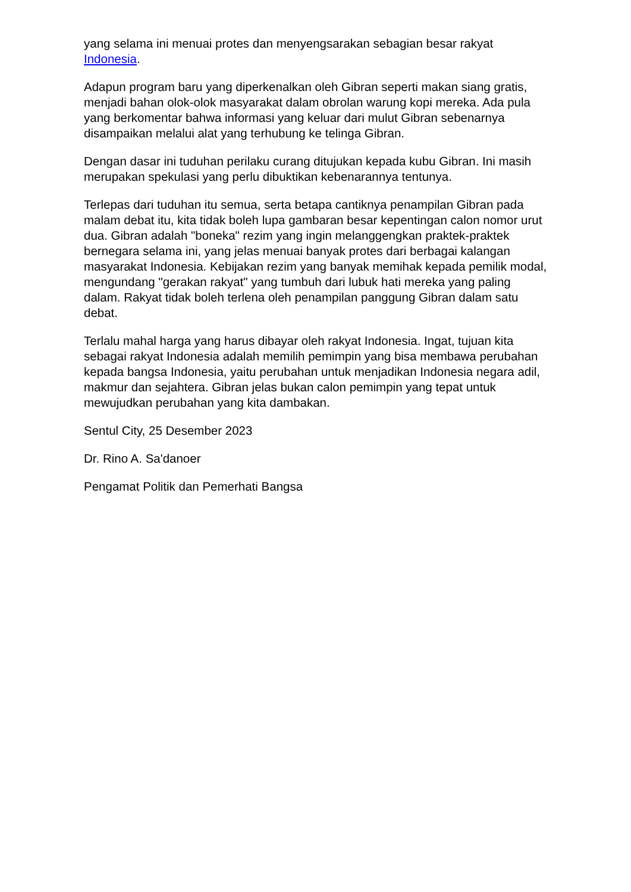yang selama ini menuai protes dan menyengsarakan sebagian besar rakyat Indonesia.
Adapun program baru yang diperkenalkan oleh Gibran seperti makan siang gratis, menjadi bahan olok-olok masyarakat dalam obrolan warung kopi mereka. Ada pula yang berkomentar bahwa informasi yang keluar dari mulut Gibran sebenarnya disampaikan melalui alat yang terhubung ke telinga Gibran.
Dengan dasar ini tuduhan perilaku curang ditujukan kepada kubu Gibran. Ini masih merupakan spekulasi yang perlu dibuktikan kebenarannya tentunya.
Terlepas dari tuduhan itu semua, serta betapa cantiknya penampilan Gibran pada malam debat itu, kita tidak boleh lupa gambaran besar kepentingan calon nomor urut dua. Gibran adalah "boneka" rezim yang ingin melanggengkan praktek-praktek bernegara selama ini, yang jelas menuai banyak protes dari berbagai kalangan masyarakat Indonesia. Kebijakan rezim yang banyak memihak kepada pemilik modal, mengundang "gerakan rakyat" yang tumbuh dari lubuk hati mereka yang paling dalam. Rakyat tidak boleh terlena oleh penampilan panggung Gibran dalam satu debat.
Terlalu mahal harga yang harus dibayar oleh rakyat Indonesia. Ingat, tujuan kita sebagai rakyat Indonesia adalah memilih pemimpin yang bisa membawa perubahan kepada bangsa Indonesia, yaitu perubahan untuk menjadikan Indonesia negara adil, makmur dan sejahtera. Gibran jelas bukan calon pemimpin yang tepat untuk mewujudkan perubahan yang kita dambakan.
Sentul City, 25 Desember 2023
Dr. Rino A. Sa'danoer
Pengamat Politik dan Pemerhati Bangsa